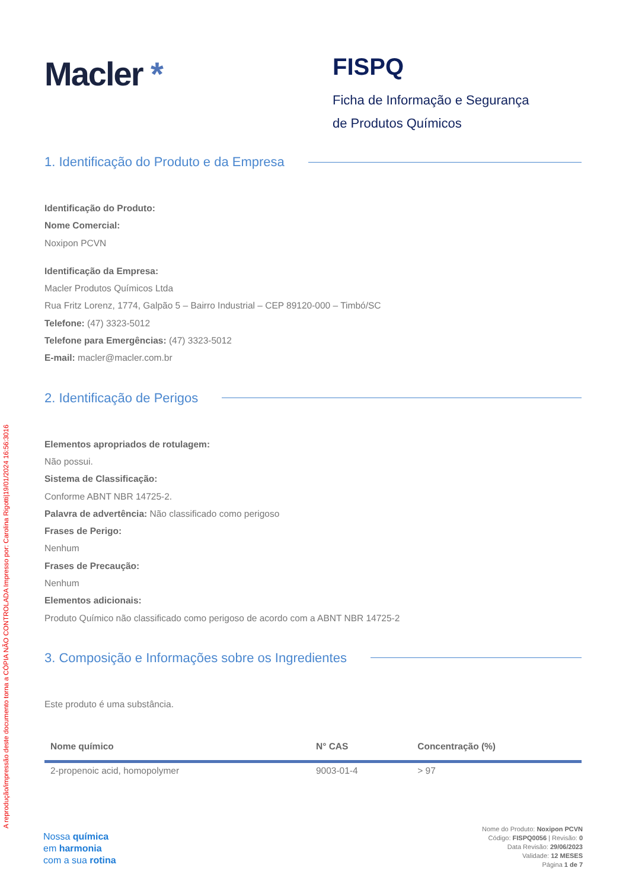A reprodução/impressão deste documento torna a CÓPIA NÃO CONTROLADA Impresso por: Carolina Rigotti|19/01/2024 16:56:3016
Macler *
FISPQ
Ficha de Informação e Segurança
de Produtos Químicos
1. Identificação do Produto e da Empresa
Identificação do Produto:
Nome Comercial:
Noxipon PCVN
Identificação da Empresa:
Macler Produtos Químicos Ltda
Rua Fritz Lorenz, 1774, Galpão 5 – Bairro Industrial – CEP 89120-000 – Timbó/SC
Telefone: (47) 3323-5012
Telefone para Emergências: (47) 3323-5012
E-mail: macler@macler.com.br
2. Identificação de Perigos
Elementos apropriados de rotulagem:
Não possui.
Sistema de Classificação:
Conforme ABNT NBR 14725-2.
Palavra de advertência: Não classificado como perigoso
Frases de Perigo:
Nenhum
Frases de Precaução:
Nenhum
Elementos adicionais:
Produto Químico não classificado como perigoso de acordo com a ABNT NBR 14725-2
3. Composição e Informações sobre os Ingredientes
Este produto é uma substância.
| Nome químico | N° CAS | Concentração (%) |
| --- | --- | --- |
| 2-propenoic acid, homopolymer | 9003-01-4 | > 97 |
Nossa química
em harmonia
com a sua rotina
Nome do Produto: Noxipon PCVN
Código: FISPQ0056 | Revisão: 0
Data Revisão: 29/06/2023
Validade: 12 MESES
Página 1 de 7